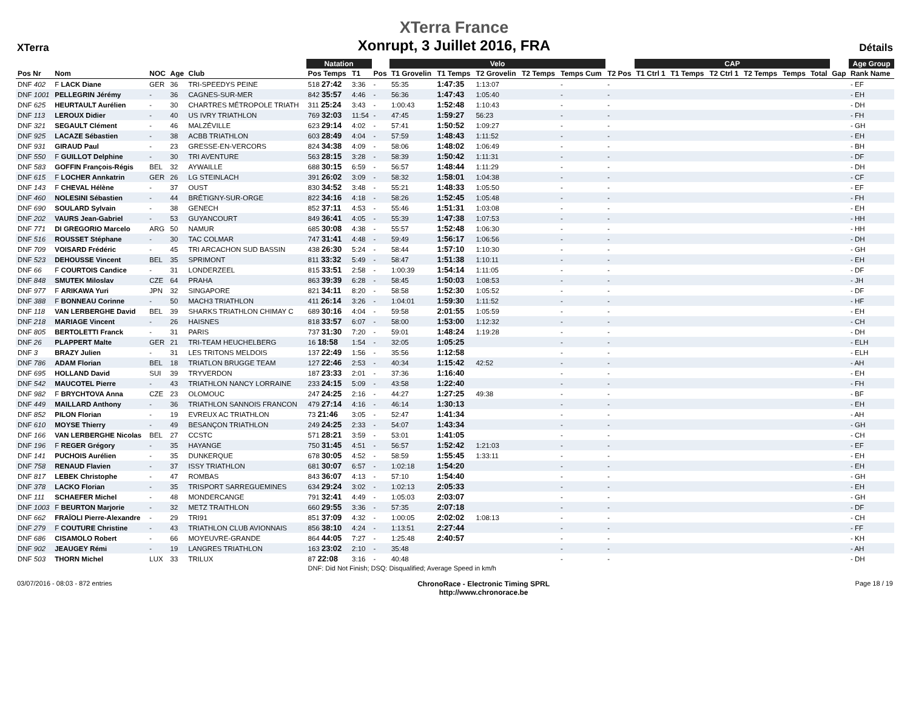XTerra
XTerra France
Xonrupt, 3 Juillet 2016, FRA
Détails
| | | | | | Natation | | | Velo | | | | | | CAP | | | | | | | Age Group |
| --- | --- | --- | --- | --- | --- | --- | --- | --- | --- | --- | --- | --- | --- | --- | --- | --- | --- | --- | --- | --- | --- |
| Pos Nr | Nom | NOC | Age | Club | Pos Temps | T1 | Pos | T1 Grovelin | T1 Temps | T2 Grovelin | T2 Temps | Temps Cum | T2 Pos | T1 Ctrl 1 | T1 Temps | T2 Ctrl 1 | T2 Temps | Temps | Total | Gap | Rank Name |
| DNF 402 | F LACK Diane | GER | 36 | TRI-SPEEDYS PEINE | 518 27:42 | 3:36 | - | 55:35 | 1:47:35 | 1:13:07 | | - | - | | | | | | | | - EF |
| DNF 1001 | PELLEGRIN Jérémy | - | 36 | CAGNES-SUR-MER | 842 35:57 | 4:46 | - | 56:36 | 1:47:43 | 1:05:40 | | - | - | | | | | | | | - EH |
| DNF 625 | HEURTAULT Aurélien | - | 30 | CHARTRES MÉTROPOLE TRIATH | 311 25:24 | 3:43 | - | 1:00:43 | 1:52:48 | 1:10:43 | | - | - | | | | | | | | - DH |
| DNF 113 | LEROUX Didier | - | 40 | US IVRY TRIATHLON | 769 32:03 | 11:54 | - | 47:45 | 1:59:27 | 56:23 | | - | - | | | | | | | | - FH |
| DNF 321 | SEGAULT Clément | - | 46 | MALZÉVILLE | 623 29:14 | 4:02 | - | 57:41 | 1:50:52 | 1:09:27 | | - | - | | | | | | | | - GH |
| DNF 925 | LACAZE Sébastien | - | 38 | ACBB TRIATHLON | 603 28:49 | 4:04 | - | 57:59 | 1:48:43 | 1:11:52 | | - | - | | | | | | | | - EH |
| DNF 931 | GIRAUD Paul | - | 23 | GRESSE-EN-VERCORS | 824 34:38 | 4:09 | - | 58:06 | 1:48:02 | 1:06:49 | | - | - | | | | | | | | - BH |
| DNF 550 | F GUILLOT Delphine | - | 30 | TRI AVENTURE | 563 28:15 | 3:28 | - | 58:39 | 1:50:42 | 1:11:31 | | - | - | | | | | | | | - DF |
| DNF 583 | GOFFIN François-Régis | BEL | 32 | AYWAILLE | 688 30:15 | 6:59 | - | 56:57 | 1:48:44 | 1:11:29 | | - | - | | | | | | | | - DH |
| DNF 615 | F LOCHER Annkatrin | GER | 26 | LG STEINLACH | 391 26:02 | 3:09 | - | 58:32 | 1:58:01 | 1:04:38 | | - | - | | | | | | | | - CF |
| DNF 143 | F CHEVAL Hélène | - | 37 | OUST | 830 34:52 | 3:48 | - | 55:21 | 1:48:33 | 1:05:50 | | - | - | | | | | | | | - EF |
| DNF 460 | NOLESINI Sébastien | - | 44 | BRÉTIGNY-SUR-ORGE | 822 34:16 | 4:18 | - | 58:26 | 1:52:45 | 1:05:48 | | - | - | | | | | | | | - FH |
| DNF 690 | SOULARD Sylvain | - | 38 | GENECH | 852 37:11 | 4:53 | - | 55:46 | 1:51:31 | 1:03:08 | | - | - | | | | | | | | - EH |
| DNF 202 | VAURS Jean-Gabriel | - | 53 | GUYANCOURT | 849 36:41 | 4:05 | - | 55:39 | 1:47:38 | 1:07:53 | | - | - | | | | | | | | - HH |
| DNF 771 | DI GREGORIO Marcelo | ARG | 50 | NAMUR | 685 30:08 | 4:38 | - | 55:57 | 1:52:48 | 1:06:30 | | - | - | | | | | | | | - HH |
| DNF 516 | ROUSSET Stéphane | - | 30 | TAC COLMAR | 747 31:41 | 4:48 | - | 59:49 | 1:56:17 | 1:06:56 | | - | - | | | | | | | | - DH |
| DNF 709 | VOISARD Frédéric | - | 45 | TRI ARCACHON SUD BASSIN | 438 26:30 | 5:24 | - | 58:44 | 1:57:10 | 1:10:30 | | - | - | | | | | | | | - GH |
| DNF 523 | DEHOUSSE Vincent | BEL | 35 | SPRIMONT | 811 33:32 | 5:49 | - | 58:47 | 1:51:38 | 1:10:11 | | - | - | | | | | | | | - EH |
| DNF 66 | F COURTOIS Candice | - | 31 | LONDERZEEL | 815 33:51 | 2:58 | - | 1:00:39 | 1:54:14 | 1:11:05 | | - | - | | | | | | | | - DF |
| DNF 848 | SMUTEK Miloslav | CZE | 64 | PRAHA | 863 39:39 | 6:28 | - | 58:45 | 1:50:03 | 1:08:53 | | - | - | | | | | | | | - JH |
| DNF 977 | F ARIKAWA Yuri | JPN | 32 | SINGAPORE | 821 34:11 | 8:20 | - | 58:58 | 1:52:30 | 1:05:52 | | - | - | | | | | | | | - DF |
| DNF 388 | F BONNEAU Corinne | - | 50 | MACH3 TRIATHLON | 411 26:14 | 3:26 | - | 1:04:01 | 1:59:30 | 1:11:52 | | - | - | | | | | | | | - HF |
| DNF 118 | VAN LERBERGHE David | BEL | 39 | SHARKS TRIATHLON CHIMAY C | 689 30:16 | 4:04 | - | 59:58 | 2:01:55 | 1:05:59 | | - | - | | | | | | | | - EH |
| DNF 218 | MARIAGE Vincent | - | 26 | HAISNES | 818 33:57 | 6:07 | - | 58:00 | 1:53:00 | 1:12:32 | | - | - | | | | | | | | - CH |
| DNF 805 | BERTOLETTI Franck | - | 31 | PARIS | 737 31:30 | 7:20 | - | 59:01 | 1:48:24 | 1:19:28 | | - | - | | | | | | | | - DH |
| DNF 26 | PLAPPERT Malte | GER | 21 | TRI-TEAM HEUCHELBERG | 16 18:58 | 1:54 | - | 32:05 | 1:05:25 | | | - | - | | | | | | | | - ELH |
| DNF 3 | BRAZY Julien | - | 31 | LES TRITONS MELDOIS | 137 22:49 | 1:56 | - | 35:56 | 1:12:58 | | | - | - | | | | | | | | - ELH |
| DNF 786 | ADAM Florian | BEL | 18 | TRIATLON BRUGGE TEAM | 127 22:46 | 2:53 | - | 40:34 | 1:15:42 | 42:52 | | - | - | | | | | | | | - AH |
| DNF 695 | HOLLAND David | SUI | 39 | TRYVERDON | 187 23:33 | 2:01 | - | 37:36 | 1:16:40 | | | - | - | | | | | | | | - EH |
| DNF 542 | MAUCOTEL Pierre | - | 43 | TRIATHLON NANCY LORRAINE | 233 24:15 | 5:09 | - | 43:58 | 1:22:40 | | | - | - | | | | | | | | - FH |
| DNF 982 | F BRYCHTOVA Anna | CZE | 23 | OLOMOUC | 247 24:25 | 2:16 | - | 44:27 | 1:27:25 | 49:38 | | - | - | | | | | | | | - BF |
| DNF 449 | MAILLARD Anthony | - | 36 | TRIATHLON SANNOIS FRANCON | 479 27:14 | 4:16 | - | 46:14 | 1:30:13 | | | - | - | | | | | | | | - EH |
| DNF 852 | PILON Florian | - | 19 | EVREUX AC TRIATHLON | 73 21:46 | 3:05 | - | 52:47 | 1:41:34 | | | - | - | | | | | | | | - AH |
| DNF 610 | MOYSE Thierry | - | 49 | BESANÇON TRIATHLON | 249 24:25 | 2:33 | - | 54:07 | 1:43:34 | | | - | - | | | | | | | | - GH |
| DNF 166 | VAN LERBERGHE Nicolas | BEL | 27 | CCSTC | 571 28:21 | 3:59 | - | 53:01 | 1:41:05 | | | - | - | | | | | | | | - CH |
| DNF 196 | F REGER Grégory | - | 35 | HAYANGE | 750 31:45 | 4:51 | - | 56:57 | 1:52:42 | 1:21:03 | | - | - | | | | | | | | - EF |
| DNF 141 | PUCHOIS Aurélien | - | 35 | DUNKERQUE | 678 30:05 | 4:52 | - | 58:59 | 1:55:45 | 1:33:11 | | - | - | | | | | | | | - EH |
| DNF 758 | RENAUD Flavien | - | 37 | ISSY TRIATHLON | 681 30:07 | 6:57 | - | 1:02:18 | 1:54:20 | | | - | - | | | | | | | | - EH |
| DNF 817 | LEBEK Christophe | - | 47 | ROMBAS | 843 36:07 | 4:13 | - | 57:10 | 1:54:40 | | | - | - | | | | | | | | - GH |
| DNF 378 | LACKO Florian | - | 35 | TRISPORT SARREGUEMINES | 634 29:24 | 3:02 | - | 1:02:13 | 2:05:33 | | | - | - | | | | | | | | - EH |
| DNF 111 | SCHAEFER Michel | - | 48 | MONDERCANGE | 791 32:41 | 4:49 | - | 1:05:03 | 2:03:07 | | | - | - | | | | | | | | - GH |
| DNF 1003 | F BEURTON Marjorie | - | 32 | METZ TRAITHLON | 660 29:55 | 3:36 | - | 57:35 | 2:07:18 | | | - | - | | | | | | | | - DF |
| DNF 662 | FRAÏOLI Pierre-Alexandre | - | 29 | TRI91 | 851 37:09 | 4:32 | - | 1:00:05 | 2:02:02 | 1:08:13 | | - | - | | | | | | | | - CH |
| DNF 279 | F COUTURE Christine | - | 43 | TRIATHLON CLUB AVIONNAIS | 856 38:10 | 4:24 | - | 1:13:51 | 2:27:44 | | | - | - | | | | | | | | - FF |
| DNF 686 | CISAMOLO Robert | - | 66 | MOYEUVRE-GRANDE | 864 44:05 | 7:27 | - | 1:25:48 | 2:40:57 | | | - | - | | | | | | | | - KH |
| DNF 902 | JEAUGEY Rémi | - | 19 | LANGRES TRIATHLON | 163 23:02 | 2:10 | - | 35:48 | | | | - | - | | | | | | | | - AH |
| DNF 503 | THORN Michel | LUX | 33 | TRILUX | 87 22:08 | 3:16 | - | 40:48 | | | | - | - | | | | | | | | - DH |
| | | | | | DNF: Did Not Finish; DSQ: Disqualified; Average Speed in km/h | | | | | | | | | | | | | | | | |
03/07/2016 - 08:03 - 872 entries
ChronoRace - Electronic Timing SPRL
http://www.chronorace.be
Page 18 / 19